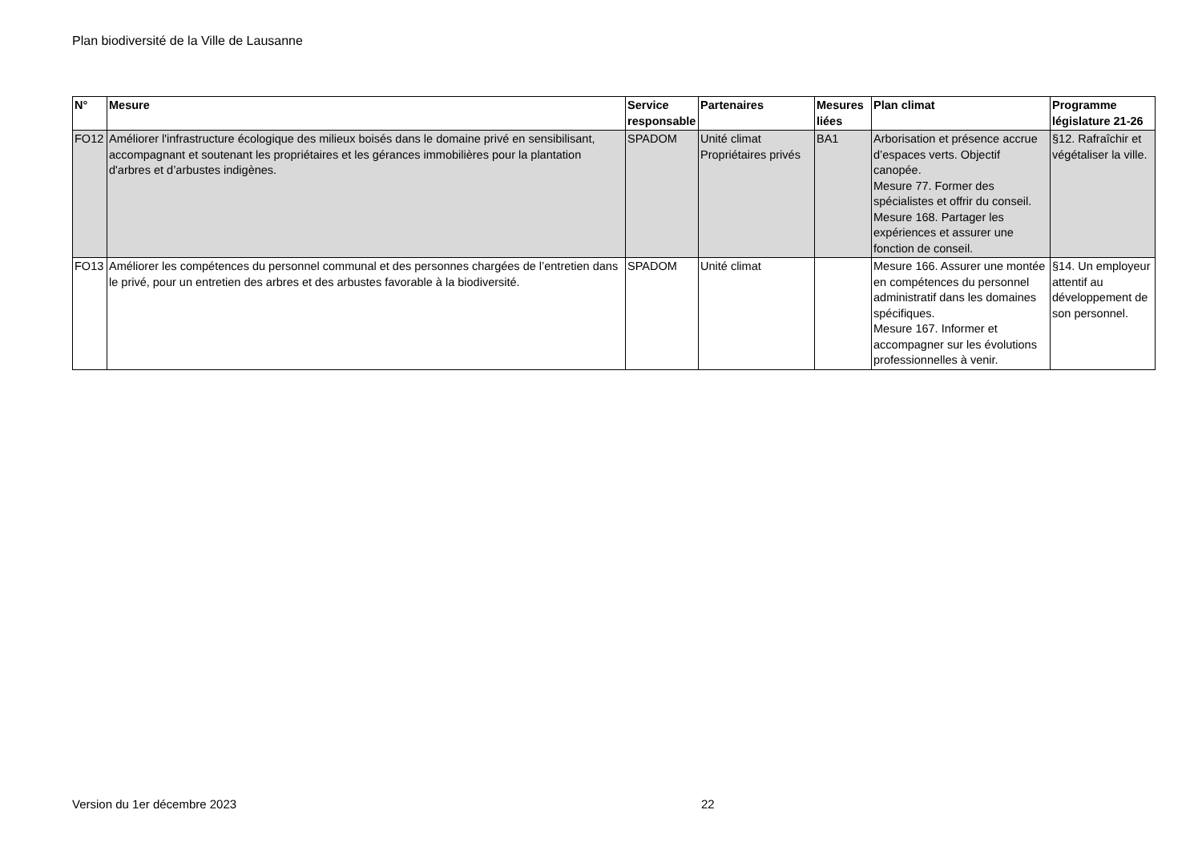Plan biodiversité de la Ville de Lausanne
| N° | Mesure | Service responsable | Partenaires | Mesures liées | Plan climat | Programme législature 21-26 |
| --- | --- | --- | --- | --- | --- | --- |
| FO12 | Améliorer l'infrastructure écologique des milieux boisés dans le domaine privé en sensibilisant, accompagnant et soutenant les propriétaires et les gérances immobilières pour la plantation d'arbres et d’arbustes indigènes. | SPADOM | Unité climat Propriétaires privés | BA1 | Arborisation et présence accrue d’espaces verts. Objectif canopée. Mesure 77. Former des spécialistes et offrir du conseil. Mesure 168. Partager les expériences et assurer une fonction de conseil. | §12. Rafraîchir et végétaliser la ville. |
| FO13 | Améliorer les compétences du personnel communal et des personnes chargées de l’entretien dans le privé, pour un entretien des arbres et des arbustes favorable à la biodiversité. | SPADOM | Unité climat | | Mesure 166. Assurer une montée en compétences du personnel administratif dans les domaines spécifiques. Mesure 167. Informer et accompagner sur les évolutions professionnelles à venir. | §14. Un employeur attentif au développement de son personnel. |
Version du 1er décembre 2023 22